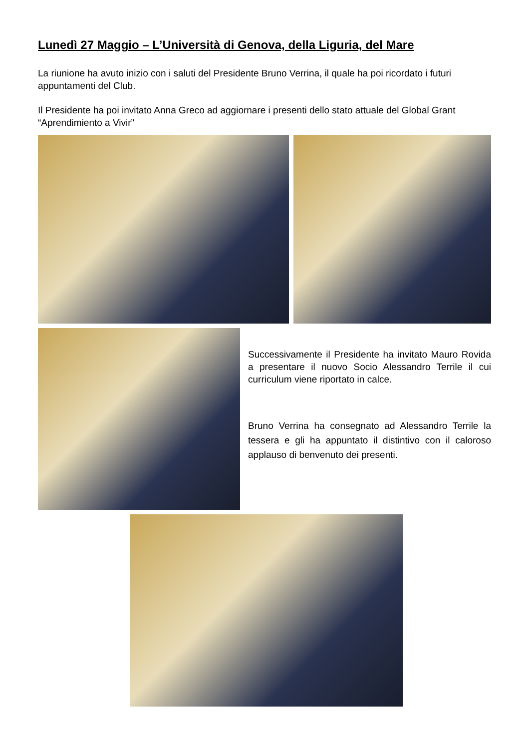Lunedì 27 Maggio – L’Università di Genova, della Liguria, del Mare
La riunione ha avuto inizio con i saluti del Presidente Bruno Verrina, il quale ha poi ricordato i futuri appuntamenti del Club.
Il Presidente ha poi invitato Anna Greco ad aggiornare i presenti dello stato attuale del Global Grant “Aprendimiento a Vivir”
Successivamente il Presidente ha invitato Mauro Rovida a presentare il nuovo Socio Alessandro Terrile il cui curriculum viene riportato in calce.
Bruno Verrina ha consegnato ad Alessandro Terrile la tessera e gli ha appuntato il distintivo con il caloroso applauso di benvenuto dei presenti.